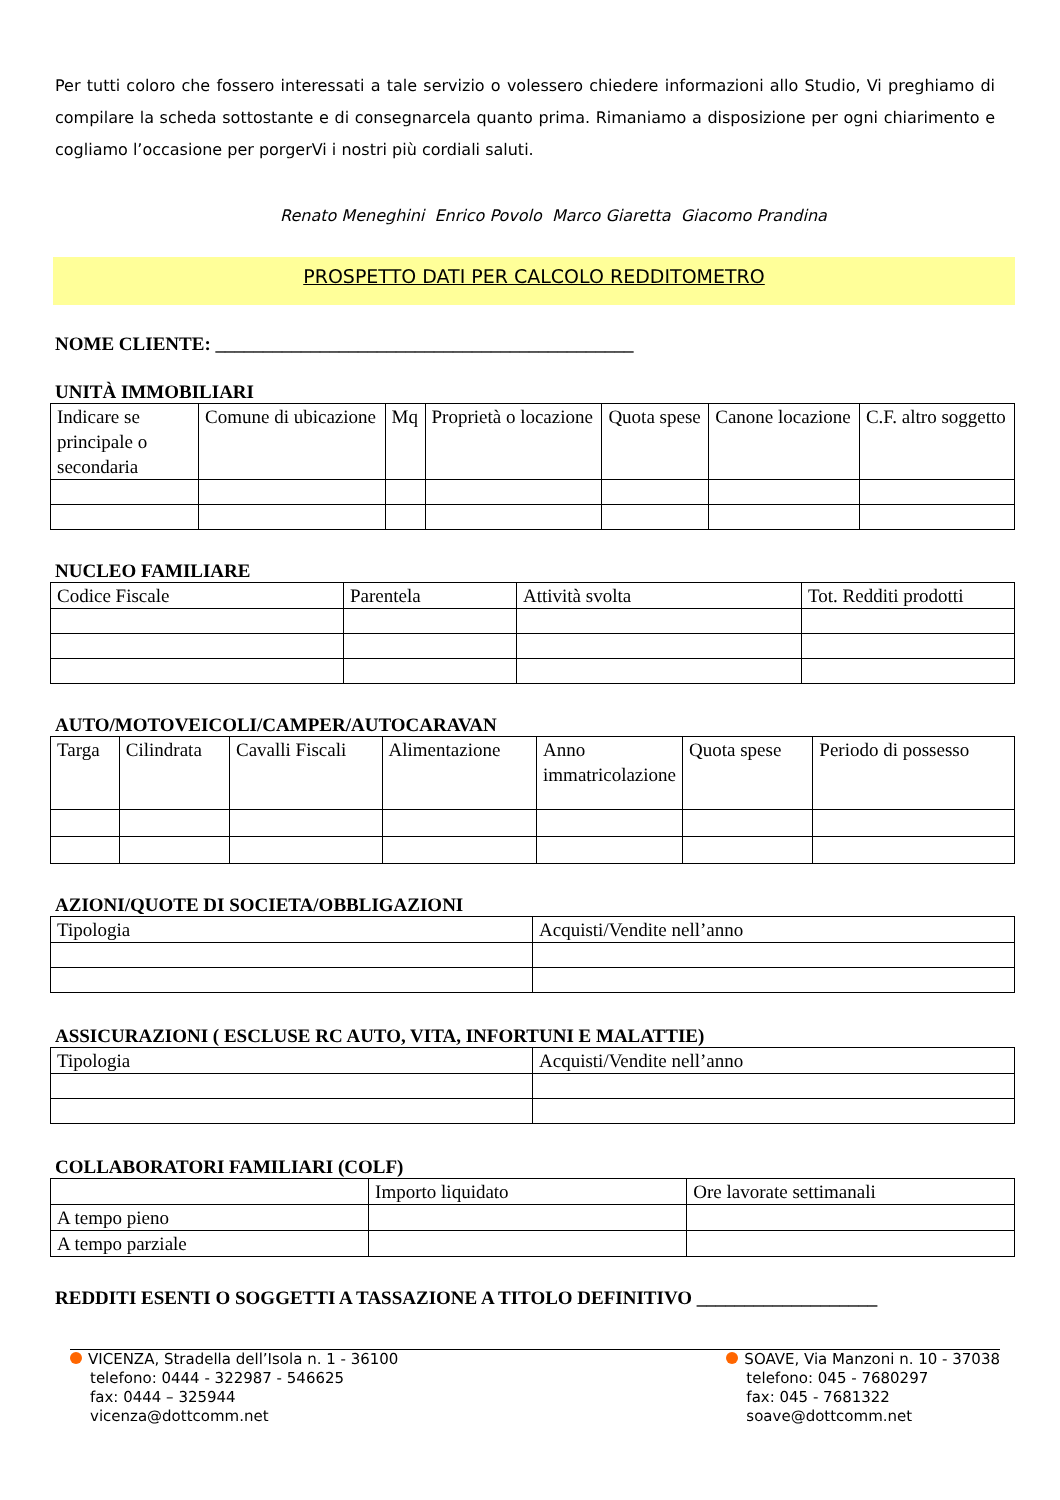Per tutti coloro che fossero interessati a tale servizio o volessero chiedere informazioni allo Studio, Vi preghiamo di compilare la scheda sottostante e di consegnarcela quanto prima. Rimaniamo a disposizione per ogni chiarimento e cogliamo l’occasione per porgerVi i nostri più cordiali saluti.
Renato Meneghini Enrico Povolo Marco Giaretta Giacomo Prandina
PROSPETTO DATI PER CALCOLO REDDITOMETRO
NOME CLIENTE: ____________________________________________
UNITÀ IMMOBILIARI
| Indicare se principale o secondaria | Comune di ubicazione | Mq | Proprietà o locazione | Quota spese | Canone locazione | C.F. altro soggetto |
NUCLEO FAMILIARE
| Codice Fiscale | Parentela | Attività svolta | Tot. Redditi prodotti |
AUTO/MOTOVEICOLI/CAMPER/AUTOCARAVAN
| Targa | Cilindrata | Cavalli Fiscali | Alimentazione | Anno immatricolazione | Quota spese | Periodo di possesso |
AZIONI/QUOTE DI SOCIETA/OBBLIGAZIONI
| Tipologia | Acquisti/Vendite nell’anno |
ASSICURAZIONI ( ESCLUSE RC AUTO, VITA, INFORTUNI E MALATTIE)
| Tipologia | Acquisti/Vendite nell’anno |
COLLABORATORI FAMILIARI (COLF)
| | Importo liquidato | Ore lavorate settimanali |
| A tempo pieno | | |
| A tempo parziale | | |
REDDITI ESENTI O SOGGETTI A TASSAZIONE A TITOLO DEFINITIVO ___________________
VICENZA, Stradella dell’Isola n. 1 - 36100
telefono: 0444 - 322987 - 546625
fax: 0444 – 325944
vicenza@dottcomm.net
SOAVE, Via Manzoni n. 10 - 37038
telefono: 045 - 7680297
fax: 045 - 7681322
soave@dottcomm.net